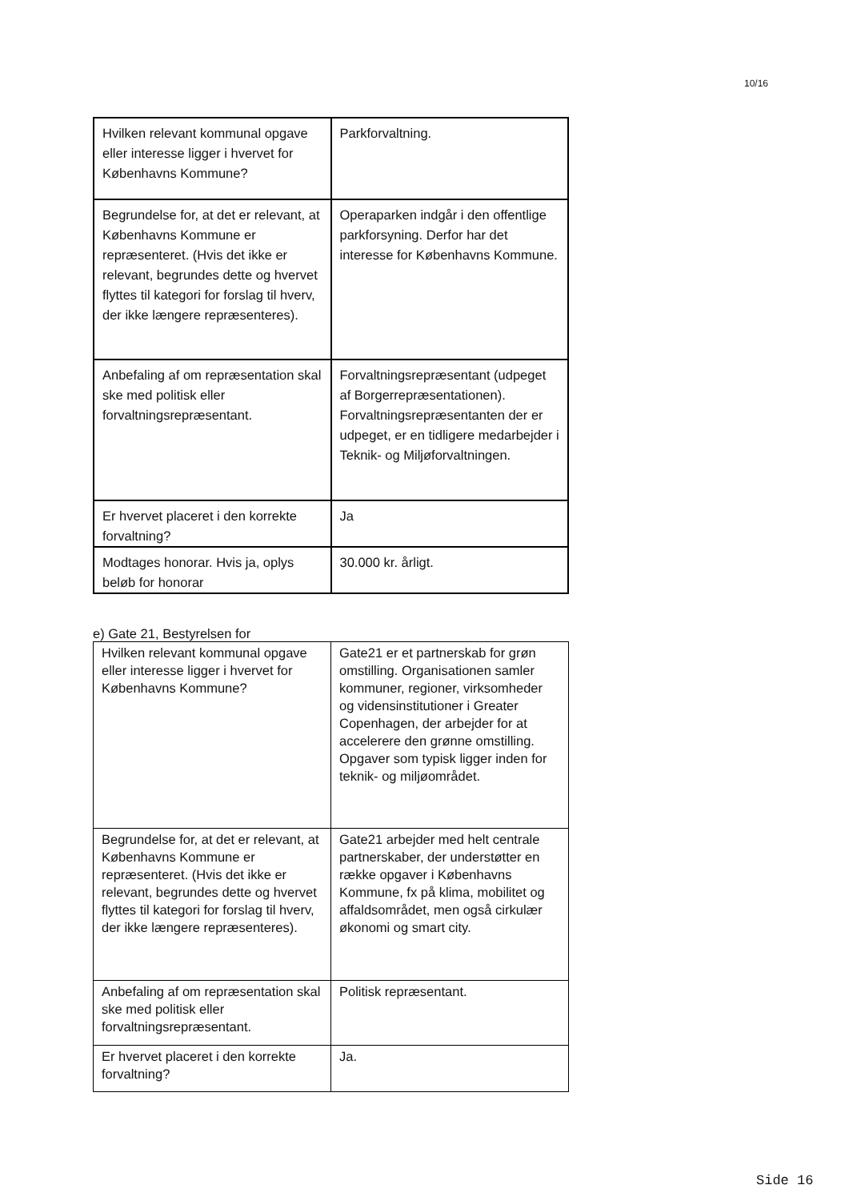10/16
| Hvilken relevant kommunal opgave eller interesse ligger i hvervet for Københavns Kommune? | Parkforvaltning. |
| Begrundelse for, at det er relevant, at Københavns Kommune er repræsenteret. (Hvis det ikke er relevant, begrundes dette og hvervet flyttes til kategori for forslag til hverv, der ikke længere repræsenteres). | Operaparken indgår i den offentlige parkforsyning. Derfor har det interesse for Københavns Kommune. |
| Anbefaling af om repræsentation skal ske med politisk eller forvaltningsrepræsentant. | Forvaltningsrepræsentant (udpeget af Borgerrepræsentationen). Forvaltningsrepræsentanten der er udpeget, er en tidligere medarbejder i Teknik- og Miljøforvaltningen. |
| Er hvervet placeret i den korrekte forvaltning? | Ja |
| Modtages honorar. Hvis ja, oplys beløb for honorar | 30.000 kr. årligt. |
e) Gate 21, Bestyrelsen for
| Hvilken relevant kommunal opgave eller interesse ligger i hvervet for Københavns Kommune? | Gate21 er et partnerskab for grøn omstilling. Organisationen samler kommuner, regioner, virksomheder og vidensinstitutioner i Greater Copenhagen, der arbejder for at accelerere den grønne omstilling. Opgaver som typisk ligger inden for teknik- og miljøområdet. |
| Begrundelse for, at det er relevant, at Københavns Kommune er repræsenteret. (Hvis det ikke er relevant, begrundes dette og hvervet flyttes til kategori for forslag til hverv, der ikke længere repræsenteres). | Gate21 arbejder med helt centrale partnerskaber, der understøtter en række opgaver i Københavns Kommune, fx på klima, mobilitet og affaldsområdet, men også cirkulær økonomi og smart city. |
| Anbefaling af om repræsentation skal ske med politisk eller forvaltningsrepræsentant. | Politisk repræsentant. |
| Er hvervet placeret i den korrekte forvaltning? | Ja. |
Side 16